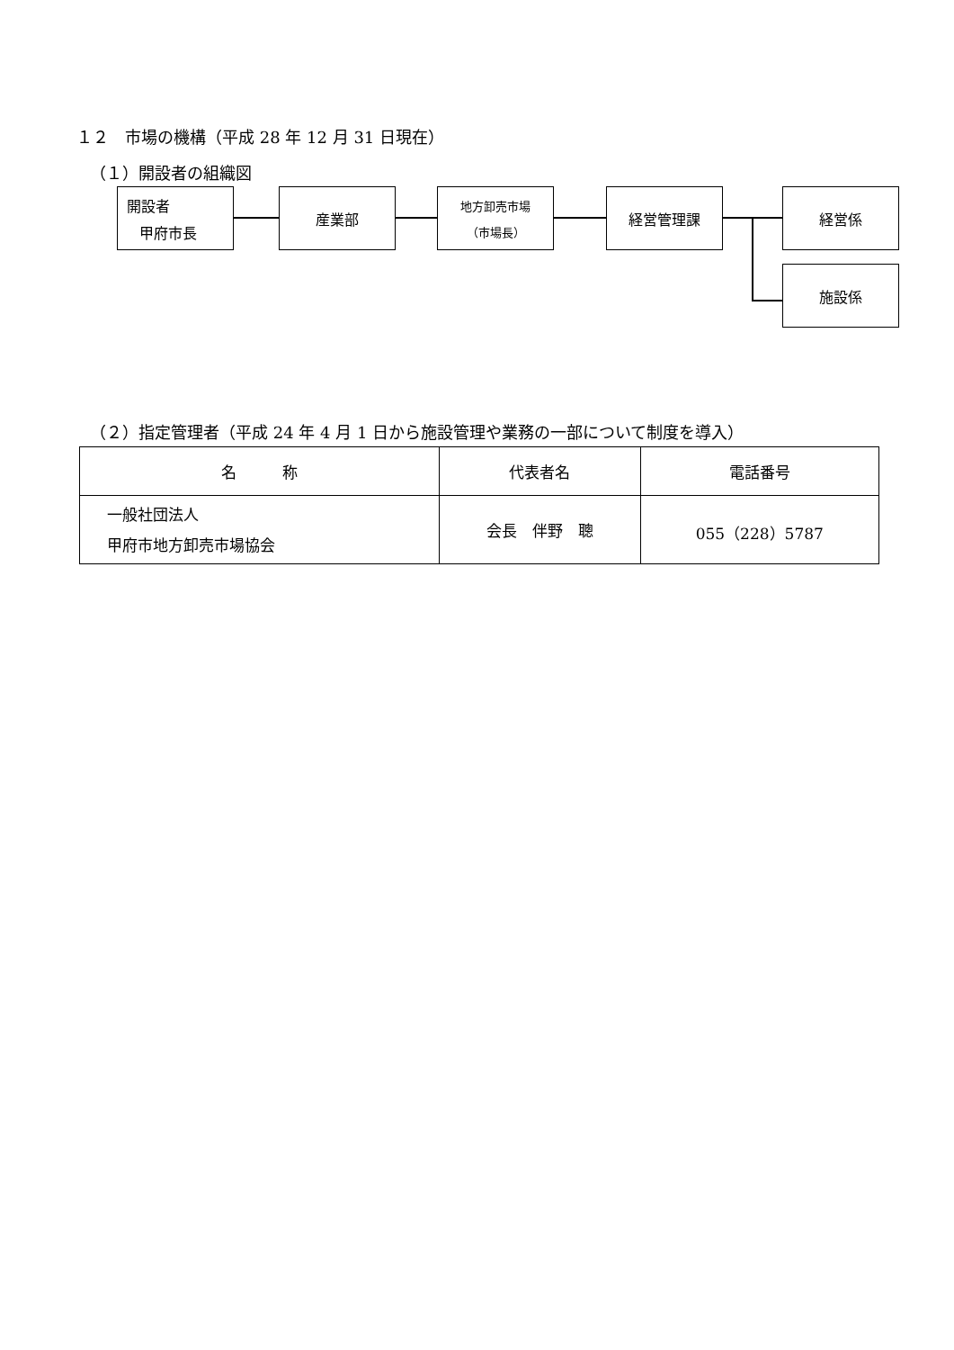１２　市場の機構（平成 28 年 12 月 31 日現在）
（１）開設者の組織図
開設者
甲府市長
産業部
地方卸売市場
（市場長）
経営管理課 経営係
施設係
（２）指定管理者（平成 24 年 4 月 1 日から施設管理や業務の一部について制度を導入）
| 名 称 | 代表者名 | 電話番号 |
| --- | --- | --- |
| 一般社団法人 甲府市地方卸売市場協会 | 会長 伴野 聰 | 055（228）5787 |